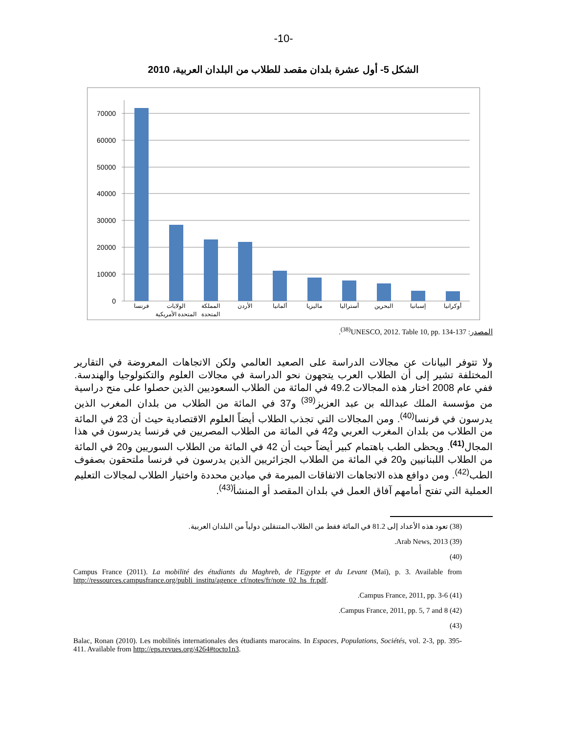-10-
الشكل 5- أول عشرة بلدان مقصد للطلاب من البلدان العربية، 2010
70000
60000
50000
40000
30000
20000
10000
0
فرنسا
الولايات
المتحدة الأمريكية
المملكة
المتحدة
الأردن
ألمانيا
ماليزيا
أستراليا
البحرين
إسبانيا
أوكرانيا
المصدر: UNESCO, 2012. Table 10, pp. 134-137<sup>(38)</sup>.
ولا تتوفر البيانات عن مجالات الدراسة على الصعيد العالمي ولكن الاتجاهات المعروضة في التقارير المختلفة تشير إلى أن الطلاب العرب يتجهون نحو الدراسة في مجالات العلوم والتكنولوجيا والهندسة. ففي عام 2008 اختار هذه المجالات 49.2 في المائة من الطلاب السعوديين الذين حصلوا على منح دراسية من مؤسسة الملك عبدالله بن عبد العزيز<sup>(39)</sup> و37 في المائة من الطلاب من بلدان المغرب الذين يدرسون في فرنسا<sup>(40)</sup>. ومن المجالات التي تجذب الطلاب أيضاً العلوم الاقتصادية حيث أن 23 في المائة من الطلاب من بلدان المغرب العربي و42 في المائة من الطلاب المصريين في فرنسا يدرسون في هذا المجال<sup>(41)</sup>. ويحظى الطب باهتمام كبير أيضاً حيث أن 42 في المائة من الطلاب السوريين و20 في المائة من الطلاب اللبنانيين و20 في المائة من الطلاب الجزائريين الذين يدرسون في فرنسا ملتحقون بصفوف الطب<sup>(42)</sup>. ومن دوافع هذه الاتجاهات الاتفاقات المبرمة في ميادين محددة واختيار الطلاب لمجالات التعليم العملية التي تفتح أمامهم آفاق العمل في بلدان المقصد أو المنشأ<sup>(43)</sup>.
(38) تعود هذه الأعداد إلى 81.2 في المائة فقط من الطلاب المتنقلين دولياً من البلدان العربية.
(39) Arab News, 2013.
(40)
Campus France (2011). La mobilité des étudiants du Maghreb, de l'Egypte et du Levant (Mai), p. 3. Available from http://ressources.campusfrance.org/publi_institu/agence_cf/notes/fr/note_02_hs_fr.pdf.
(41) Campus France, 2011, pp. 3-6.
(42) Campus France, 2011, pp. 5, 7 and 8.
(43)
Balac, Ronan (2010). Les mobilités internationales des étudiants marocains. In Espaces, Populations, Sociétés, vol. 2-3, pp. 395-411. Available from http://eps.revues.org/4264#tocto1n3.